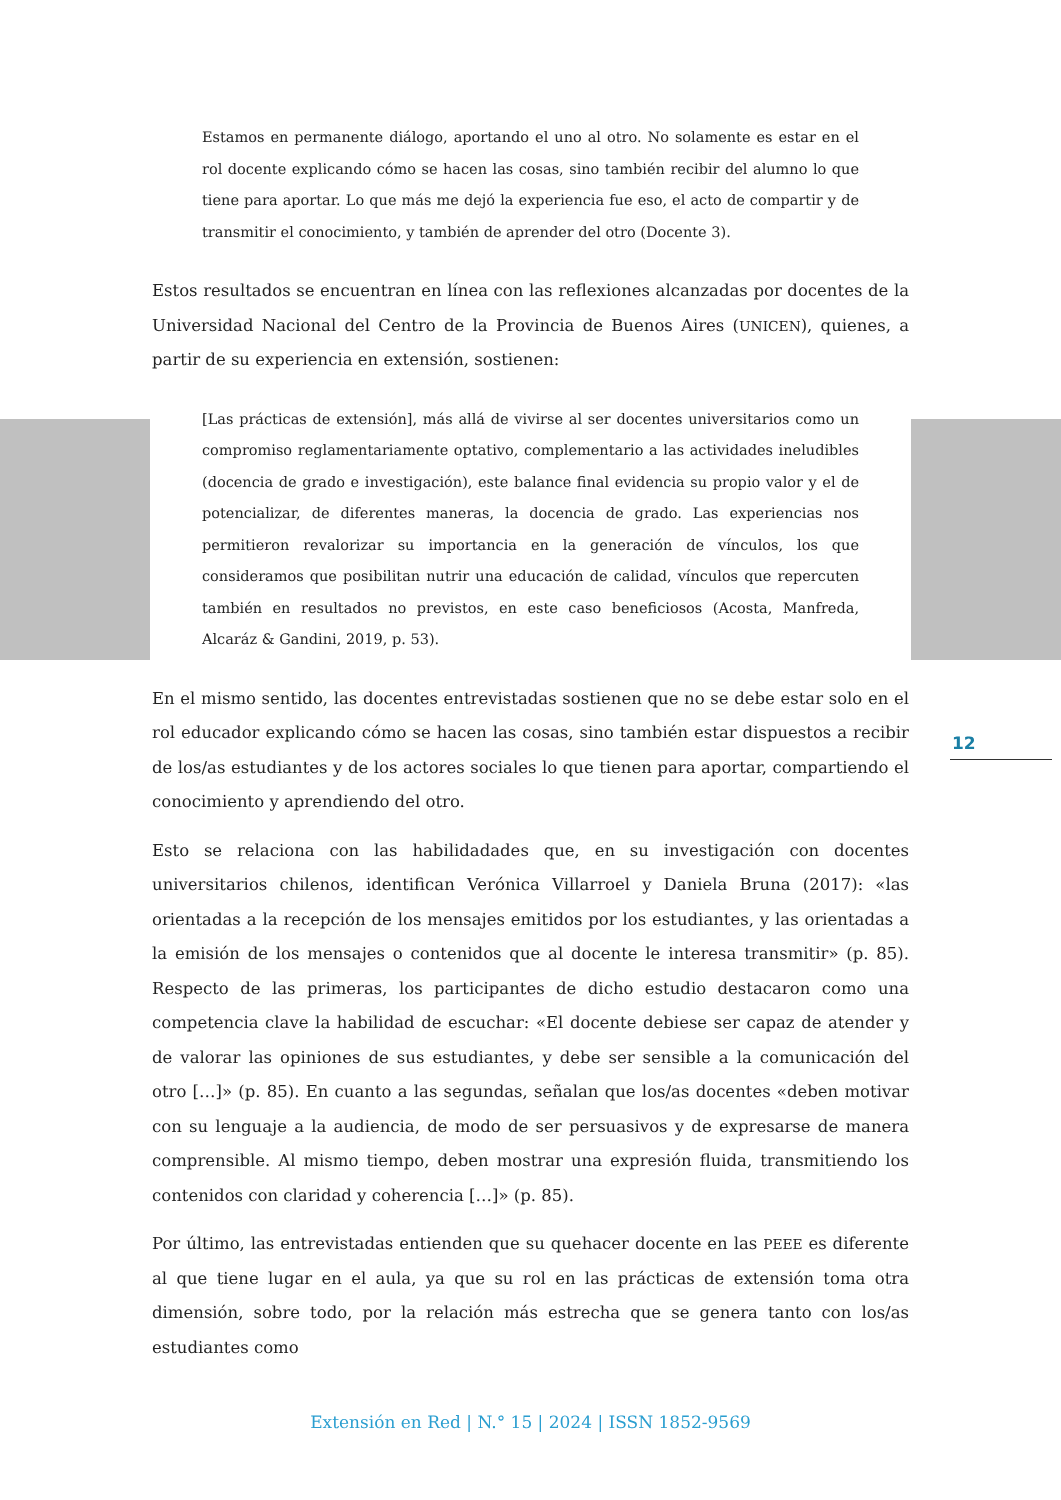Estamos en permanente diálogo, aportando el uno al otro. No solamente es estar en el rol docente explicando cómo se hacen las cosas, sino también recibir del alumno lo que tiene para aportar. Lo que más me dejó la experiencia fue eso, el acto de compartir y de transmitir el conocimiento, y también de aprender del otro (Docente 3).
Estos resultados se encuentran en línea con las reflexiones alcanzadas por docentes de la Universidad Nacional del Centro de la Provincia de Buenos Aires (UNICEN), quienes, a partir de su experiencia en extensión, sostienen:
[Las prácticas de extensión], más allá de vivirse al ser docentes universitarios como un compromiso reglamentariamente optativo, complementario a las actividades ineludibles (docencia de grado e investigación), este balance final evidencia su propio valor y el de potencializar, de diferentes maneras, la docencia de grado. Las experiencias nos permitieron revalorizar su importancia en la generación de vínculos, los que consideramos que posibilitan nutrir una educación de calidad, vínculos que repercuten también en resultados no previstos, en este caso beneficiosos (Acosta, Manfreda, Alcaráz & Gandini, 2019, p. 53).
En el mismo sentido, las docentes entrevistadas sostienen que no se debe estar solo en el rol educador explicando cómo se hacen las cosas, sino también estar dispuestos a recibir de los/as estudiantes y de los actores sociales lo que tienen para aportar, compartiendo el conocimiento y aprendiendo del otro.
Esto se relaciona con las habilidadades que, en su investigación con docentes universitarios chilenos, identifican Verónica Villarroel y Daniela Bruna (2017): «las orientadas a la recepción de los mensajes emitidos por los estudiantes, y las orientadas a la emisión de los mensajes o contenidos que al docente le interesa transmitir» (p. 85). Respecto de las primeras, los participantes de dicho estudio destacaron como una competencia clave la habilidad de escuchar: «El docente debiese ser capaz de atender y de valorar las opiniones de sus estudiantes, y debe ser sensible a la comunicación del otro […]» (p. 85). En cuanto a las segundas, señalan que los/as docentes «deben motivar con su lenguaje a la audiencia, de modo de ser persuasivos y de expresarse de manera comprensible. Al mismo tiempo, deben mostrar una expresión fluida, transmitiendo los contenidos con claridad y coherencia […]» (p. 85).
Por último, las entrevistadas entienden que su quehacer docente en las PEEE es diferente al que tiene lugar en el aula, ya que su rol en las prácticas de extensión toma otra dimensión, sobre todo, por la relación más estrecha que se genera tanto con los/as estudiantes como
12
Extensión en Red | N.° 15 | 2024 | ISSN 1852-9569